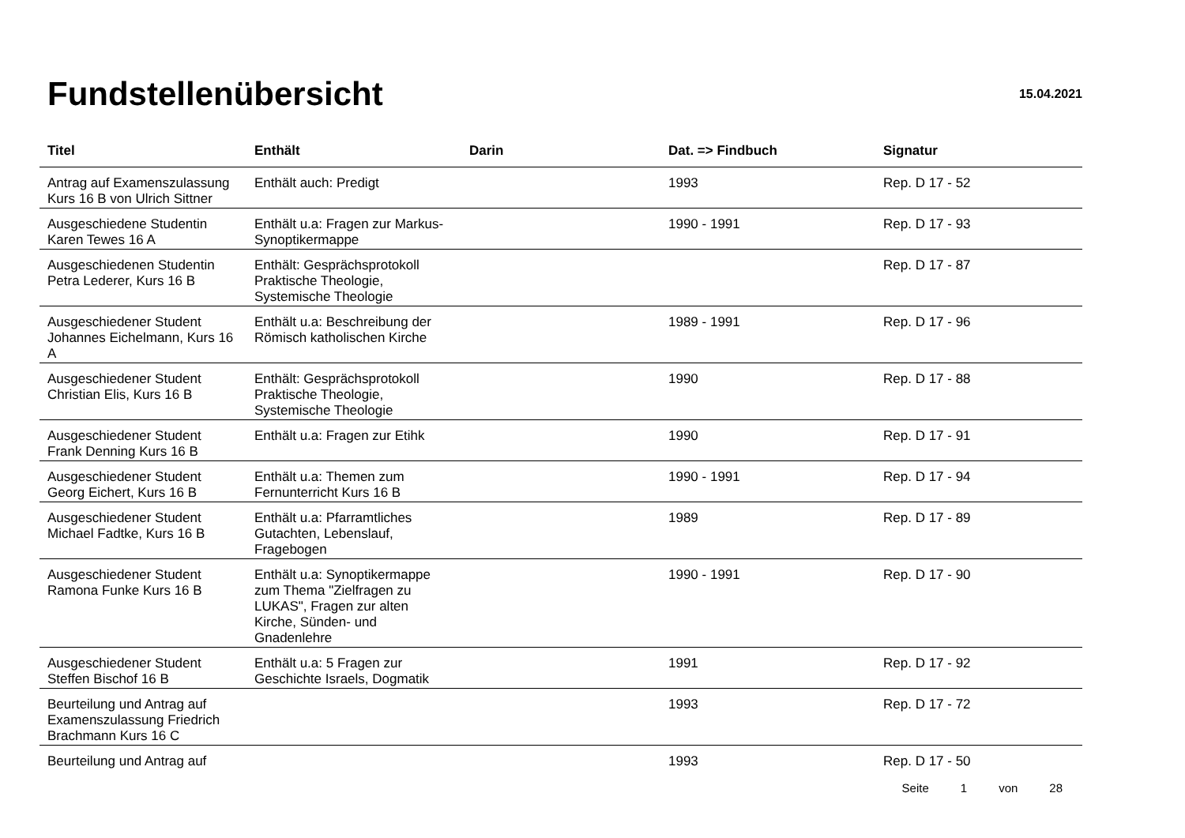Fundstellenübersicht
15.04.2021
| Titel | Enthält | Darin | Dat. => Findbuch | Signatur |
| --- | --- | --- | --- | --- |
| Antrag auf Examenszulassung Kurs 16 B von Ulrich Sittner | Enthält auch: Predigt | | 1993 | Rep. D 17 - 52 |
| Ausgeschiedene Studentin Karen Tewes 16 A | Enthält u.a: Fragen zur Markus-Synoptikermappe | | 1990 - 1991 | Rep. D 17 - 93 |
| Ausgeschiedenen Studentin Petra Lederer, Kurs 16 B | Enthält: Gesprächsprotokoll Praktische Theologie, Systemische Theologie | | | Rep. D 17 - 87 |
| Ausgeschiedener Student Johannes Eichelmann, Kurs 16 A | Enthält u.a: Beschreibung der Römisch katholischen Kirche | | 1989 - 1991 | Rep. D 17 - 96 |
| Ausgeschiedener Student Christian Elis, Kurs 16 B | Enthält: Gesprächsprotokoll Praktische Theologie, Systemische Theologie | | 1990 | Rep. D 17 - 88 |
| Ausgeschiedener Student Frank Denning Kurs 16 B | Enthält u.a: Fragen zur Etihk | | 1990 | Rep. D 17 - 91 |
| Ausgeschiedener Student Georg Eichert, Kurs 16 B | Enthält u.a: Themen zum Fernunterricht Kurs 16 B | | 1990 - 1991 | Rep. D 17 - 94 |
| Ausgeschiedener Student Michael Fadtke, Kurs 16 B | Enthält u.a: Pfarramtliches Gutachten, Lebenslauf, Fragebogen | | 1989 | Rep. D 17 - 89 |
| Ausgeschiedener Student Ramona Funke Kurs 16 B | Enthält u.a: Synoptikermappe zum Thema "Zielfragen zu LUKAS", Fragen zur alten Kirche, Sünden- und Gnadenlehre | | 1990 - 1991 | Rep. D 17 - 90 |
| Ausgeschiedener Student Steffen Bischof 16 B | Enthält u.a: 5 Fragen zur Geschichte Israels, Dogmatik | | 1991 | Rep. D 17 - 92 |
| Beurteilung und Antrag auf Examenszulassung Friedrich Brachmann Kurs 16 C | | | 1993 | Rep. D 17 - 72 |
| Beurteilung und Antrag auf | | | 1993 | Rep. D 17 - 50 |
Seite 1 von 28